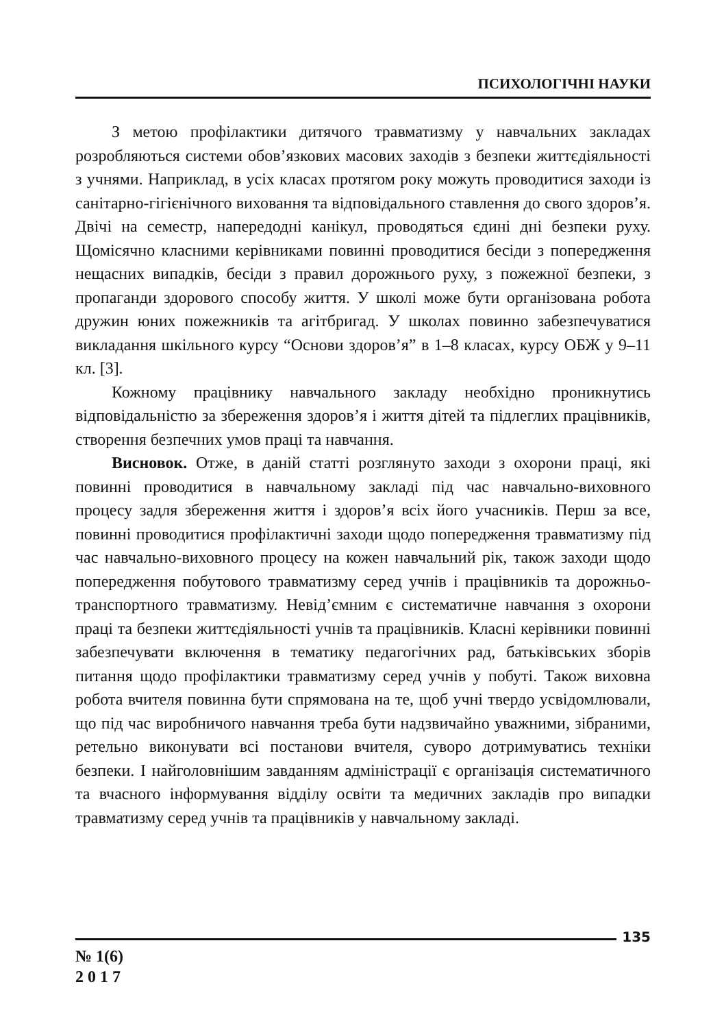ПСИХОЛОГІЧНІ НАУКИ
З метою профілактики дитячого травматизму у навчальних закладах розробляються системи обов’язкових масових заходів з безпеки життєдіяльності з учнями. Наприклад, в усіх класах протягом року можуть проводитися заходи із санітарно-гігієнічного виховання та відповідального ставлення до свого здоров’я. Двічі на семестр, напередодні канікул, проводяться єдині дні безпеки руху. Щомісячно класними керівниками повинні проводитися бесіди з попередження нещасних випадків, бесіди з правил дорожнього руху, з пожежної безпеки, з пропаганди здорового способу життя. У школі може бути організована робота дружин юних пожежників та агітбригад. У школах повинно забезпечуватися викладання шкільного курсу “Основи здоров’я” в 1–8 класах, курсу ОБЖ у 9–11 кл. [3].
Кожному працівнику навчального закладу необхідно проникнутись відповідальністю за збереження здоров’я і життя дітей та підлеглих працівників, створення безпечних умов праці та навчання.
Висновок. Отже, в даній статті розглянуто заходи з охорони праці, які повинні проводитися в навчальному закладі під час навчально-виховного процесу задля збереження життя і здоров’я всіх його учасників. Перш за все, повинні проводитися профілактичні заходи щодо попередження травматизму під час навчально-виховного процесу на кожен навчальний рік, також заходи щодо попередження побутового травматизму серед учнів і працівників та дорожньо-транспортного травматизму. Невід’ємним є систематичне навчання з охорони праці та безпеки життєдіяльності учнів та працівників. Класні керівники повинні забезпечувати включення в тематику педагогічних рад, батьківських зборів питання щодо профілактики травматизму серед учнів у побуті. Також виховна робота вчителя повинна бути спрямована на те, щоб учні твердо усвідомлювали, що під час виробничого навчання треба бути надзвичайно уважними, зібраними, ретельно виконувати всі постанови вчителя, суворо дотримуватись техніки безпеки. І найголовнішим завданням адміністрації є організація систематичного та вчасного інформування відділу освіти та медичних закладів про випадки травматизму серед учнів та працівників у навчальному закладі.
135
№ 1(6)
2 0 1 7